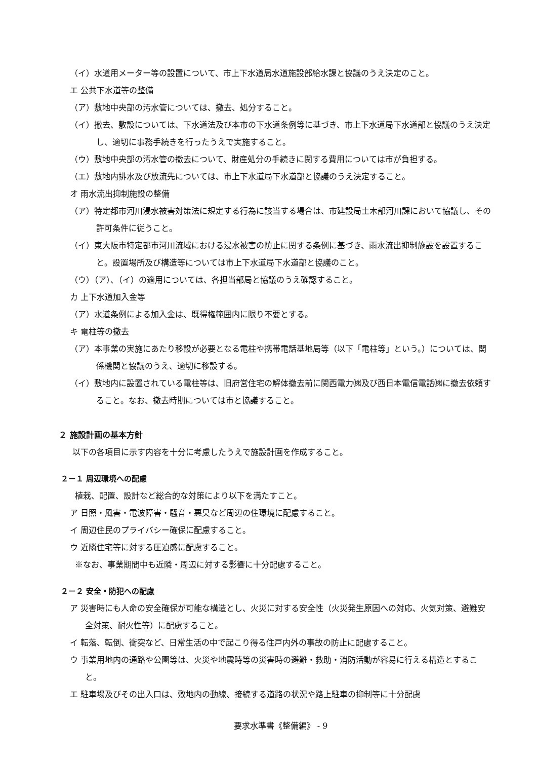（イ）水道用メーター等の設置について、市上下水道局水道施設部給水課と協議のうえ決定のこと。
エ 公共下水道等の整備
（ア）敷地中央部の汚水管については、撤去、処分すること。
（イ）撤去、敷設については、下水道法及び本市の下水道条例等に基づき、市上下水道局下水道部と協議のうえ決定し、適切に事務手続きを行ったうえで実施すること。
（ウ）敷地中央部の汚水管の撤去について、財産処分の手続きに関する費用については市が負担する。
（エ）敷地内排水及び放流先については、市上下水道局下水道部と協議のうえ決定すること。
オ 雨水流出抑制施設の整備
（ア）特定都市河川浸水被害対策法に規定する行為に該当する場合は、市建設局土木部河川課において協議し、その許可条件に従うこと。
（イ）東大阪市特定都市河川流域における浸水被害の防止に関する条例に基づき、雨水流出抑制施設を設置すること。設置場所及び構造等については市上下水道局下水道部と協議のこと。
（ウ）（ア）、（イ）の適用については、各担当部局と協議のうえ確認すること。
カ 上下水道加入金等
（ア）水道条例による加入金は、既得権範囲内に限り不要とする。
キ 電柱等の撤去
（ア）本事業の実施にあたり移設が必要となる電柱や携帯電話基地局等（以下「電柱等」という。）については、関係機関と協議のうえ、適切に移設する。
（イ）敷地内に設置されている電柱等は、旧府営住宅の解体撤去前に関西電力㈱及び西日本電信電話㈱に撤去依頼すること。なお、撤去時期については市と協議すること。
２ 施設計画の基本方針
以下の各項目に示す内容を十分に考慮したうえで施設計画を作成すること。
２－１ 周辺環境への配慮
植栽、配置、設計など総合的な対策により以下を満たすこと。
ア 日照・風害・電波障害・騒音・悪臭など周辺の住環境に配慮すること。
イ 周辺住民のプライバシー確保に配慮すること。
ウ 近隣住宅等に対する圧迫感に配慮すること。
※なお、事業期間中も近隣・周辺に対する影響に十分配慮すること。
２－２ 安全・防犯への配慮
ア 災害時にも人命の安全確保が可能な構造とし、火災に対する安全性（火災発生原因への対応、火気対策、避難安全対策、耐火性等）に配慮すること。
イ 転落、転倒、衝突など、日常生活の中で起こり得る住戸内外の事故の防止に配慮すること。
ウ 事業用地内の通路や公園等は、火災や地震時等の災害時の避難・救助・消防活動が容易に行える構造とすること。
エ 駐車場及びその出入口は、敷地内の動線、接続する道路の状況や路上駐車の抑制等に十分配慮
要求水準書《整備編》 - 9